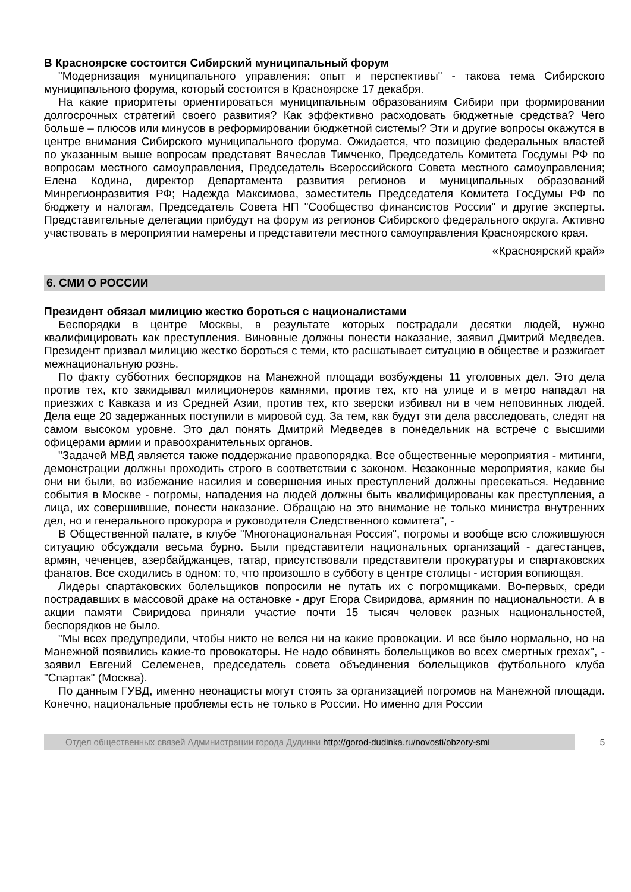В Красноярске состоится Сибирский муниципальный форум
"Модернизация муниципального управления: опыт и перспективы" - такова тема Сибирского муниципального форума, который состоится в Красноярске 17 декабря.
На какие приоритеты ориентироваться муниципальным образованиям Сибири при формировании долгосрочных стратегий своего развития? Как эффективно расходовать бюджетные средства? Чего больше – плюсов или минусов в реформировании бюджетной системы? Эти и другие вопросы окажутся в центре внимания Сибирского муниципального форума. Ожидается, что позицию федеральных властей по указанным выше вопросам представят Вячеслав Тимченко, Председатель Комитета Госдумы РФ по вопросам местного самоуправления, Председатель Всероссийского Совета местного самоуправления; Елена Кодина, директор Департамента развития регионов и муниципальных образований Минрегионразвития РФ; Надежда Максимова, заместитель Председателя Комитета ГосДумы РФ по бюджету и налогам, Председатель Совета НП "Сообщество финансистов России" и другие эксперты. Представительные делегации прибудут на форум из регионов Сибирского федерального округа. Активно участвовать в мероприятии намерены и представители местного самоуправления Красноярского края.
«Красноярский край»
6. СМИ О РОССИИ
Президент обязал милицию жестко бороться с националистами
Беспорядки в центре Москвы, в результате которых пострадали десятки людей, нужно квалифицировать как преступления. Виновные должны понести наказание, заявил Дмитрий Медведев. Президент призвал милицию жестко бороться с теми, кто расшатывает ситуацию в обществе и разжигает межнациональную рознь.
По факту субботних беспорядков на Манежной площади возбуждены 11 уголовных дел. Это дела против тех, кто закидывал милиционеров камнями, против тех, кто на улице и в метро нападал на приезжих с Кавказа и из Средней Азии, против тех, кто зверски избивал ни в чем неповинных людей. Дела еще 20 задержанных поступили в мировой суд. За тем, как будут эти дела расследовать, следят на самом высоком уровне. Это дал понять Дмитрий Медведев в понедельник на встрече с высшими офицерами армии и правоохранительных органов.
"Задачей МВД является также поддержание правопорядка. Все общественные мероприятия - митинги, демонстрации должны проходить строго в соответствии с законом. Незаконные мероприятия, какие бы они ни были, во избежание насилия и совершения иных преступлений должны пресекаться. Недавние события в Москве - погромы, нападения на людей должны быть квалифицированы как преступления, а лица, их совершившие, понести наказание. Обращаю на это внимание не только министра внутренних дел, но и генерального прокурора и руководителя Следственного комитета", -
В Общественной палате, в клубе "Многонациональная Россия", погромы и вообще всю сложившуюся ситуацию обсуждали весьма бурно. Были представители национальных организаций - дагестанцев, армян, чеченцев, азербайджанцев, татар, присутствовали представители прокуратуры и спартаковских фанатов. Все сходились в одном: то, что произошло в субботу в центре столицы - история вопиющая.
Лидеры спартаковских болельщиков попросили не путать их с погромщиками. Во-первых, среди пострадавших в массовой драке на остановке - друг Егора Свиридова, армянин по национальности. А в акции памяти Свиридова приняли участие почти 15 тысяч человек разных национальностей, беспорядков не было.
"Мы всех предупредили, чтобы никто не велся ни на какие провокации. И все было нормально, но на Манежной появились какие-то провокаторы. Не надо обвинять болельщиков во всех смертных грехах", - заявил Евгений Селеменев, председатель совета объединения болельщиков футбольного клуба "Спартак" (Москва).
По данным ГУВД, именно неонацисты могут стоять за организацией погромов на Манежной площади. Конечно, национальные проблемы есть не только в России. Но именно для России
Отдел общественных связей Администрации города Дудинки http://gorod-dudinka.ru/novosti/obzory-smi
5